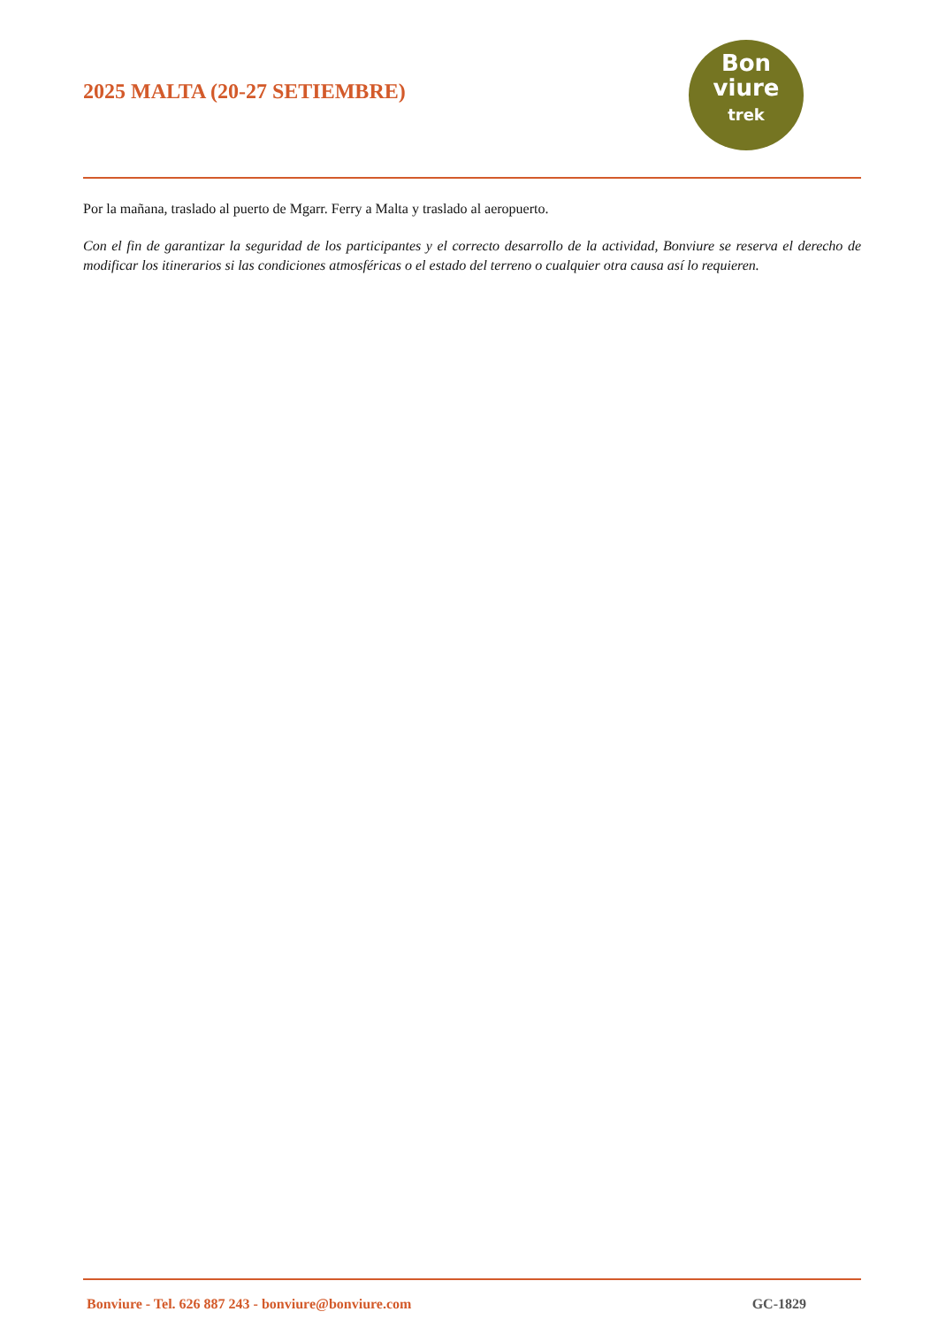2025 MALTA (20-27 SETIEMBRE)
Bon
viure
trek
Por la mañana, traslado al puerto de Mgarr. Ferry a Malta y traslado al aeropuerto.
Con el fin de garantizar la seguridad de los participantes y el correcto desarrollo de la actividad, Bonviure se reserva el derecho de modificar los itinerarios si las condiciones atmosféricas o el estado del terreno o cualquier otra causa así lo requieren.
Bonviure - Tel. 626 887 243 - bonviure@bonviure.com GC-1829